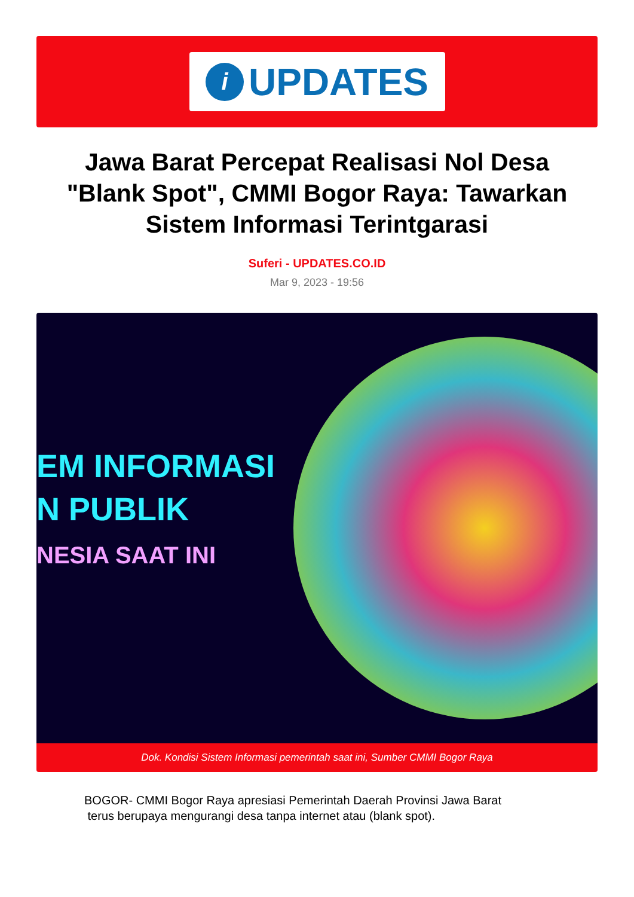i
UPDATES
Jawa Barat Percepat Realisasi Nol Desa "Blank Spot", CMMI Bogor Raya: Tawarkan Sistem Informasi Terintgarasi
Suferi - UPDATES.CO.ID
Mar 9, 2023 - 19:56
EM INFORMASI
N PUBLIK
NESIA SAAT INI
Dok. Kondisi Sistem Informasi pemerintah saat ini, Sumber CMMI Bogor Raya
BOGOR- CMMI Bogor Raya apresiasi Pemerintah Daerah Provinsi Jawa Barat
terus berupaya mengurangi desa tanpa internet atau (blank spot).